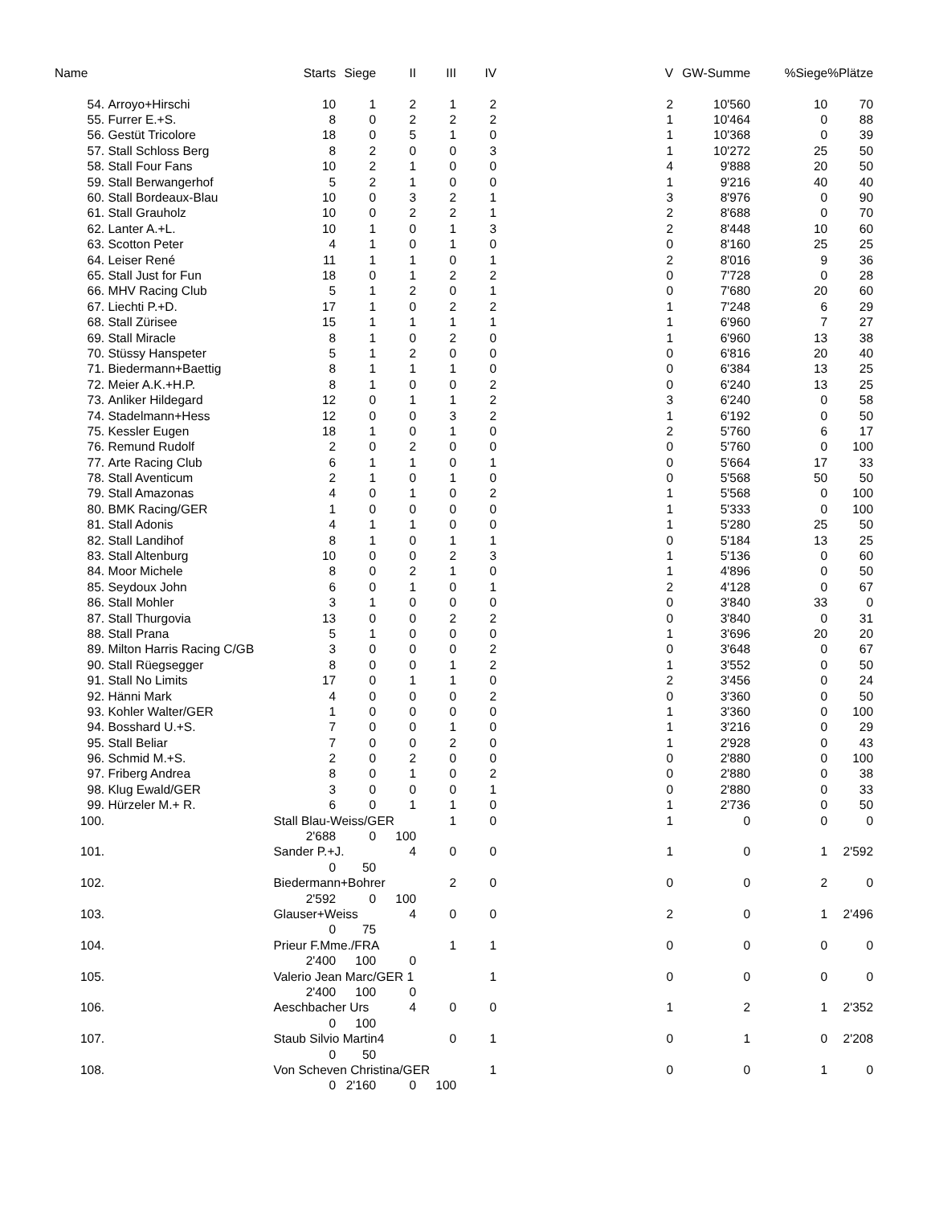| Name | | | Starts | Siege | II | III | IV | V | GW-Summe | %Siege | %Plätze |
| --- | --- | --- | --- | --- | --- | --- | --- | --- | --- | --- | --- |
| | 54. | Arroyo+Hirschi | 10 | 1 | 2 | 1 | 2 | 2 | 10'560 | 10 | 70 |
| | 55. | Furrer E.+S. | 8 | 0 | 2 | 2 | 2 | 1 | 10'464 | 0 | 88 |
| | 56. | Gestüt Tricolore | 18 | 0 | 5 | 1 | 0 | 1 | 10'368 | 0 | 39 |
| | 57. | Stall Schloss Berg | 8 | 2 | 0 | 0 | 3 | 1 | 10'272 | 25 | 50 |
| | 58. | Stall Four Fans | 10 | 2 | 1 | 0 | 0 | 4 | 9'888 | 20 | 50 |
| | 59. | Stall Berwangerhof | 5 | 2 | 1 | 0 | 0 | 1 | 9'216 | 40 | 40 |
| | 60. | Stall Bordeaux-Blau | 10 | 0 | 3 | 2 | 1 | 3 | 8'976 | 0 | 90 |
| | 61. | Stall Grauholz | 10 | 0 | 2 | 2 | 1 | 2 | 8'688 | 0 | 70 |
| | 62. | Lanter A.+L. | 10 | 1 | 0 | 1 | 3 | 2 | 8'448 | 10 | 60 |
| | 63. | Scotton Peter | 4 | 1 | 0 | 1 | 0 | 0 | 8'160 | 25 | 25 |
| | 64. | Leiser René | 11 | 1 | 1 | 0 | 1 | 2 | 8'016 | 9 | 36 |
| | 65. | Stall Just for Fun | 18 | 0 | 1 | 2 | 2 | 0 | 7'728 | 0 | 28 |
| | 66. | MHV Racing Club | 5 | 1 | 2 | 0 | 1 | 0 | 7'680 | 20 | 60 |
| | 67. | Liechti P.+D. | 17 | 1 | 0 | 2 | 2 | 1 | 7'248 | 6 | 29 |
| | 68. | Stall Zürisee | 15 | 1 | 1 | 1 | 1 | 1 | 6'960 | 7 | 27 |
| | 69. | Stall Miracle | 8 | 1 | 0 | 2 | 0 | 1 | 6'960 | 13 | 38 |
| | 70. | Stüssy Hanspeter | 5 | 1 | 2 | 0 | 0 | 0 | 6'816 | 20 | 40 |
| | 71. | Biedermann+Baettig | 8 | 1 | 1 | 1 | 0 | 0 | 6'384 | 13 | 25 |
| | 72. | Meier A.K.+H.P. | 8 | 1 | 0 | 0 | 2 | 0 | 6'240 | 13 | 25 |
| | 73. | Anliker Hildegard | 12 | 0 | 1 | 1 | 2 | 3 | 6'240 | 0 | 58 |
| | 74. | Stadelmann+Hess | 12 | 0 | 0 | 3 | 2 | 1 | 6'192 | 0 | 50 |
| | 75. | Kessler Eugen | 18 | 1 | 0 | 1 | 0 | 2 | 5'760 | 6 | 17 |
| | 76. | Remund Rudolf | 2 | 0 | 2 | 0 | 0 | 0 | 5'760 | 0 | 100 |
| | 77. | Arte Racing Club | 6 | 1 | 1 | 0 | 1 | 0 | 5'664 | 17 | 33 |
| | 78. | Stall Aventicum | 2 | 1 | 0 | 1 | 0 | 0 | 5'568 | 50 | 50 |
| | 79. | Stall Amazonas | 4 | 0 | 1 | 0 | 2 | 1 | 5'568 | 0 | 100 |
| | 80. | BMK Racing/GER | 1 | 0 | 0 | 0 | 0 | 1 | 5'333 | 0 | 100 |
| | 81. | Stall Adonis | 4 | 1 | 1 | 0 | 0 | 1 | 5'280 | 25 | 50 |
| | 82. | Stall Landihof | 8 | 1 | 0 | 1 | 1 | 0 | 5'184 | 13 | 25 |
| | 83. | Stall Altenburg | 10 | 0 | 0 | 2 | 3 | 1 | 5'136 | 0 | 60 |
| | 84. | Moor Michele | 8 | 0 | 2 | 1 | 0 | 1 | 4'896 | 0 | 50 |
| | 85. | Seydoux John | 6 | 0 | 1 | 0 | 1 | 2 | 4'128 | 0 | 67 |
| | 86. | Stall Mohler | 3 | 1 | 0 | 0 | 0 | 0 | 3'840 | 33 | 0 |
| | 87. | Stall Thurgovia | 13 | 0 | 0 | 2 | 2 | 0 | 3'840 | 0 | 31 |
| | 88. | Stall Prana | 5 | 1 | 0 | 0 | 0 | 1 | 3'696 | 20 | 20 |
| | 89. | Milton Harris Racing C/GB | 3 | 0 | 0 | 0 | 2 | 0 | 3'648 | 0 | 67 |
| | 90. | Stall Rüegsegger | 8 | 0 | 0 | 1 | 2 | 1 | 3'552 | 0 | 50 |
| | 91. | Stall No Limits | 17 | 0 | 1 | 1 | 0 | 2 | 3'456 | 0 | 24 |
| | 92. | Hänni Mark | 4 | 0 | 0 | 0 | 2 | 0 | 3'360 | 0 | 50 |
| | 93. | Kohler Walter/GER | 1 | 0 | 0 | 0 | 0 | 1 | 3'360 | 0 | 100 |
| | 94. | Bosshard U.+S. | 7 | 0 | 0 | 1 | 0 | 1 | 3'216 | 0 | 29 |
| | 95. | Stall Beliar | 7 | 0 | 0 | 2 | 0 | 1 | 2'928 | 0 | 43 |
| | 96. | Schmid M.+S. | 2 | 0 | 2 | 0 | 0 | 0 | 2'880 | 0 | 100 |
| | 97. | Friberg Andrea | 8 | 0 | 1 | 0 | 2 | 0 | 2'880 | 0 | 38 |
| | 98. | Klug Ewald/GER | 3 | 0 | 0 | 0 | 1 | 0 | 2'880 | 0 | 33 |
| | 99. | Hürzeler M.+ R. | 6 | 0 | 1 | 1 | 0 | 1 | 2'736 | 0 | 50 |
| | 100. | | Stall Blau-Weiss/GER | | | 1 | 0 | 1 | 0 | 0 | 0 |
| | | | 2'688 | 0 | 100 | | | | | | |
| | 101. | | Sander P.+J. | | 4 | 0 | 0 | 1 | 0 | 1 | 2'592 |
| | | | 0 | 50 | | | | | | | |
| | 102. | | Biedermann+Bohrer | | | 2 | 0 | 0 | 0 | 2 | 0 |
| | | | 2'592 | 0 | 100 | | | | | | |
| | 103. | | Glauser+Weiss | | 4 | 0 | 0 | 2 | 0 | 1 | 2'496 |
| | | | 0 | 75 | | | | | | | |
| | 104. | | Prieur F.Mme./FRA | | | 1 | 1 | 0 | 0 | 0 | 0 |
| | | | 2'400 | 100 | 0 | | | | | | |
| | 105. | | Valerio Jean Marc/GER 1 | | | | 1 | 0 | 0 | 0 | 0 |
| | | | 2'400 | 100 | 0 | | | | | | |
| | 106. | | Aeschbacher Urs | | 4 | 0 | 0 | 1 | 2 | 1 | 2'352 |
| | | | 0 | 100 | | | | | | | |
| | 107. | | Staub Silvio Martin4 | | | 0 | 1 | 0 | 1 | 0 | 2'208 |
| | | | 0 | 50 | | | | | | | |
| | 108. | | Von Scheven Christina/GER | | | | 1 | 0 | 0 | 1 | 0 |
| | | | 0 | 2'160 | 0 | 100 | | | | | |